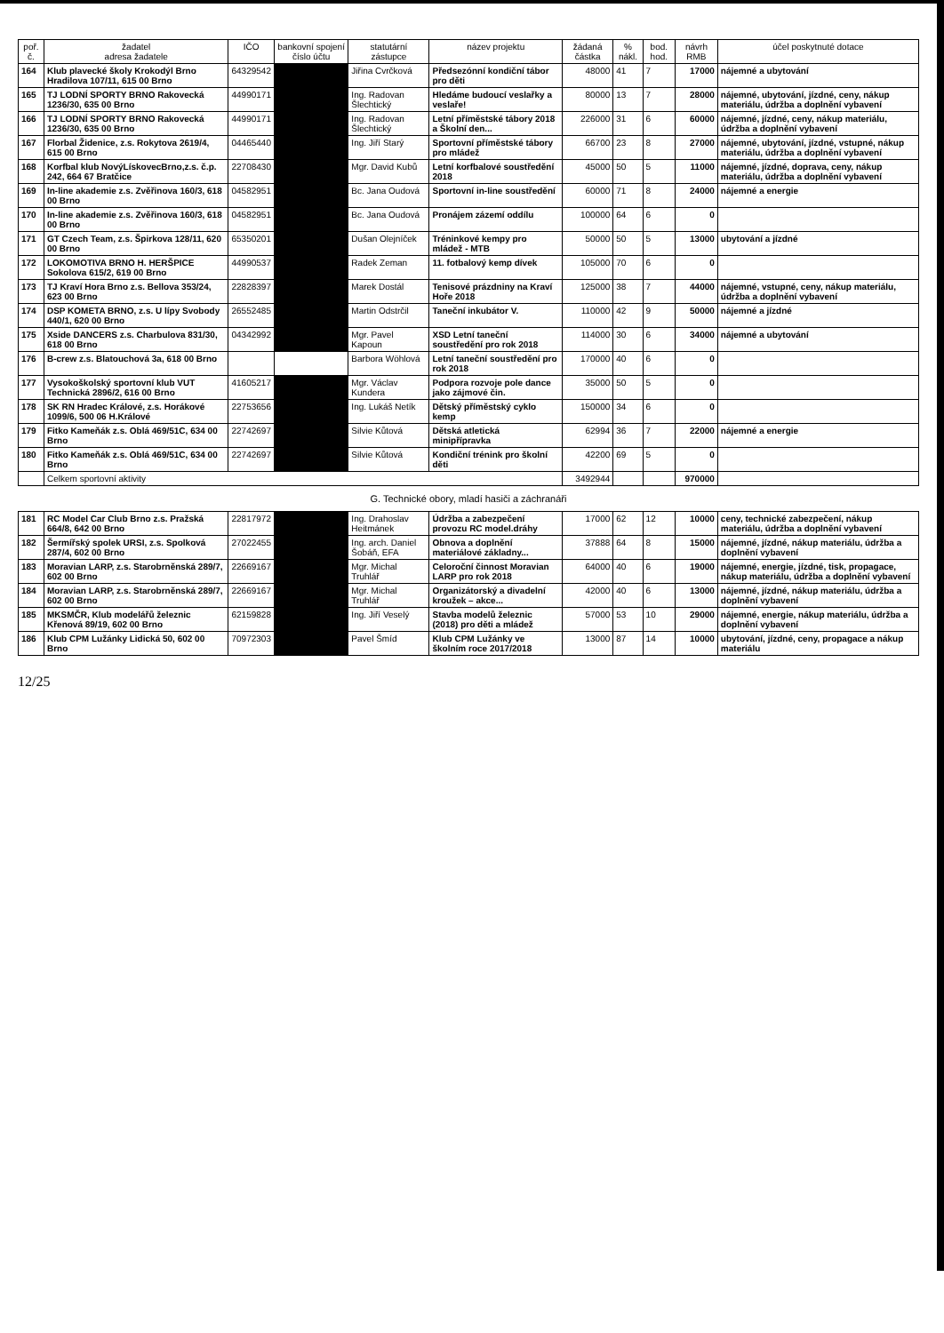| poř. č. | žadatel adresa žadatele | IČO | bankovní spojení číslo účtu | statutární zástupce | název projektu | žádaná částka | % nákl. | bod. hod. | návrh RMB | účel poskytnuté dotace |
| --- | --- | --- | --- | --- | --- | --- | --- | --- | --- | --- |
| 164 | Klub plavecké školy Krokodýl Brno Hradilova 107/11, 615 00 Brno | 64329542 | | Jiřina Cvrčková | Předsezónní kondiční tábor pro děti | 48000 | 41 | 7 | 17000 | nájemné a ubytování |
| 165 | TJ LODNÍ SPORTY BRNO Rakovecká 1236/30, 635 00 Brno | 44990171 | | Ing. Radovan Šlechtický | Hledáme budoucí veslařky a veslaře! | 80000 | 13 | 7 | 28000 | nájemné, ubytování, jízdné, ceny, nákup materiálu, údržba a doplnění vybavení |
| 166 | TJ LODNÍ SPORTY BRNO Rakovecká 1236/30, 635 00 Brno | 44990171 | | Ing. Radovan Šlechtický | Letní příměstské tábory 2018 a Školní den... | 226000 | 31 | 6 | 60000 | nájemné, jízdné, ceny, nákup materiálu, údržba a doplnění vybavení |
| 167 | Florbal Židenice, z.s. Rokytova 2619/4, 615 00 Brno | 04465440 | | Ing. Jiří Starý | Sportovní příměstské tábory pro mládež | 66700 | 23 | 8 | 27000 | nájemné, ubytování, jízdné, vstupné, nákup materiálu, údržba a doplnění vybavení |
| 168 | Korfbal klub NovýLískovecBrno,z.s. č.p. 242, 664 67 Bratčice | 22708430 | | Mgr. David Kubů | Letní korfbalové soustředění 2018 | 45000 | 50 | 5 | 11000 | nájemné, jízdné, doprava, ceny, nákup materiálu, údržba a doplnění vybavení |
| 169 | In-line akademie z.s. Zvěřinova 160/3, 618 00 Brno | 04582951 | | Bc. Jana Oudová | Sportovní in-line soustředění | 60000 | 71 | 8 | 24000 | nájemné a energie |
| 170 | In-line akademie z.s. Zvěřinova 160/3, 618 00 Brno | 04582951 | | Bc. Jana Oudová | Pronájem zázemí oddílu | 100000 | 64 | 6 | 0 | |
| 171 | GT Czech Team, z.s. Špirkova 128/11, 620 00 Brno | 65350201 | | Dušan Olejníček | Tréninkové kempy pro mládež - MTB | 50000 | 50 | 5 | 13000 | ubytování a jízdné |
| 172 | LOKOMOTIVA BRNO H. HERŠPICE Sokolova 615/2, 619 00 Brno | 44990537 | | Radek Zeman | 11. fotbalový kemp dívek | 105000 | 70 | 6 | 0 | |
| 173 | TJ Kraví Hora Brno z.s. Bellova 353/24, 623 00 Brno | 22828397 | | Marek Dostál | Tenisové prázdniny na Kraví Hoře 2018 | 125000 | 38 | 7 | 44000 | nájemné, vstupné, ceny, nákup materiálu, údržba a doplnění vybavení |
| 174 | DSP KOMETA BRNO, z.s. U lípy Svobody 440/1, 620 00 Brno | 26552485 | | Martin Odstrčil | Taneční inkubátor V. | 110000 | 42 | 9 | 50000 | nájemné a jízdné |
| 175 | Xside DANCERS z.s. Charbulova 831/30, 618 00 Brno | 04342992 | | Mgr. Pavel Kapoun | XSD Letní taneční soustředění pro rok 2018 | 114000 | 30 | 6 | 34000 | nájemné a ubytování |
| 176 | B-crew z.s. Blatouchová 3a, 618 00 Brno | | | Barbora Wöhlová | Letní taneční soustředění pro rok 2018 | 170000 | 40 | 6 | 0 | |
| 177 | Vysokoškolský sportovní klub VUT Technická 2896/2, 616 00 Brno | 41605217 | | Mgr. Václav Kundera | Podpora rozvoje pole dance jako zájmové čin. | 35000 | 50 | 5 | 0 | |
| 178 | SK RN Hradec Králové, z.s. Horákové 1099/6, 500 06 H.Králové | 22753656 | | Ing. Lukáš Netík | Dětský příměstský cyklo kemp | 150000 | 34 | 6 | 0 | |
| 179 | Fitko Kameňák z.s. Oblá 469/51C, 634 00 Brno | 22742697 | | Silvie Kůtová | Dětská atletická minipřípravka | 62994 | 36 | 7 | 22000 | nájemné a energie |
| 180 | Fitko Kameňák z.s. Oblá 469/51C, 634 00 Brno | 22742697 | | Silvie Kůtová | Kondiční trénink pro školní děti | 42200 | 69 | 5 | 0 | |
| | Celkem sportovní aktivity | | | | | 3492944 | | | 970000 | |
| G. Technické obory, mladí hasiči a záchranáři | | | | | | | | | | |
| 181 | RC Model Car Club Brno z.s. Pražská 664/8, 642 00 Brno | 22817972 | | Ing. Drahoslav Heitmánek | Údržba a zabezpečení provozu RC model.dráhy | 17000 | 62 | 12 | 10000 | ceny, technické zabezpečení, nákup materiálu, údržba a doplnění vybavení |
| 182 | Šermířský spolek URSI, z.s. Spolková 287/4, 602 00 Brno | 27022455 | | Ing. arch. Daniel Šobáň, EFA | Obnova a doplnění materiálové základny... | 37888 | 64 | 8 | 15000 | nájemné, jízdné, nákup materiálu, údržba a doplnění vybavení |
| 183 | Moravian LARP, z.s. Starobrněnská 289/7, 602 00 Brno | 22669167 | | Mgr. Michal Truhlář | Celoroční činnost Moravian LARP pro rok 2018 | 64000 | 40 | 6 | 19000 | nájemné, energie, jízdné, tisk, propagace, nákup materiálu, údržba a doplnění vybavení |
| 184 | Moravian LARP, z.s. Starobrněnská 289/7, 602 00 Brno | 22669167 | | Mgr. Michal Truhlář | Organizátorský a divadelní kroužek – akce... | 42000 | 40 | 6 | 13000 | nájemné, jízdné, nákup materiálu, údržba a doplnění vybavení |
| 185 | MKSMČR, Klub modelářů železnic Křenová 89/19, 602 00 Brno | 62159828 | | Ing. Jiří Veselý | Stavba modelů železnic (2018) pro děti a mládež | 57000 | 53 | 10 | 29000 | nájemné, energie, nákup materiálu, údržba a doplnění vybavení |
| 186 | Klub CPM Lužánky Lidická 50, 602 00 Brno | 70972303 | | Pavel Šmíd | Klub CPM Lužánky ve školním roce 2017/2018 | 13000 | 87 | 14 | 10000 | ubytování, jízdné, ceny, propagace a nákup materiálu |
12/25